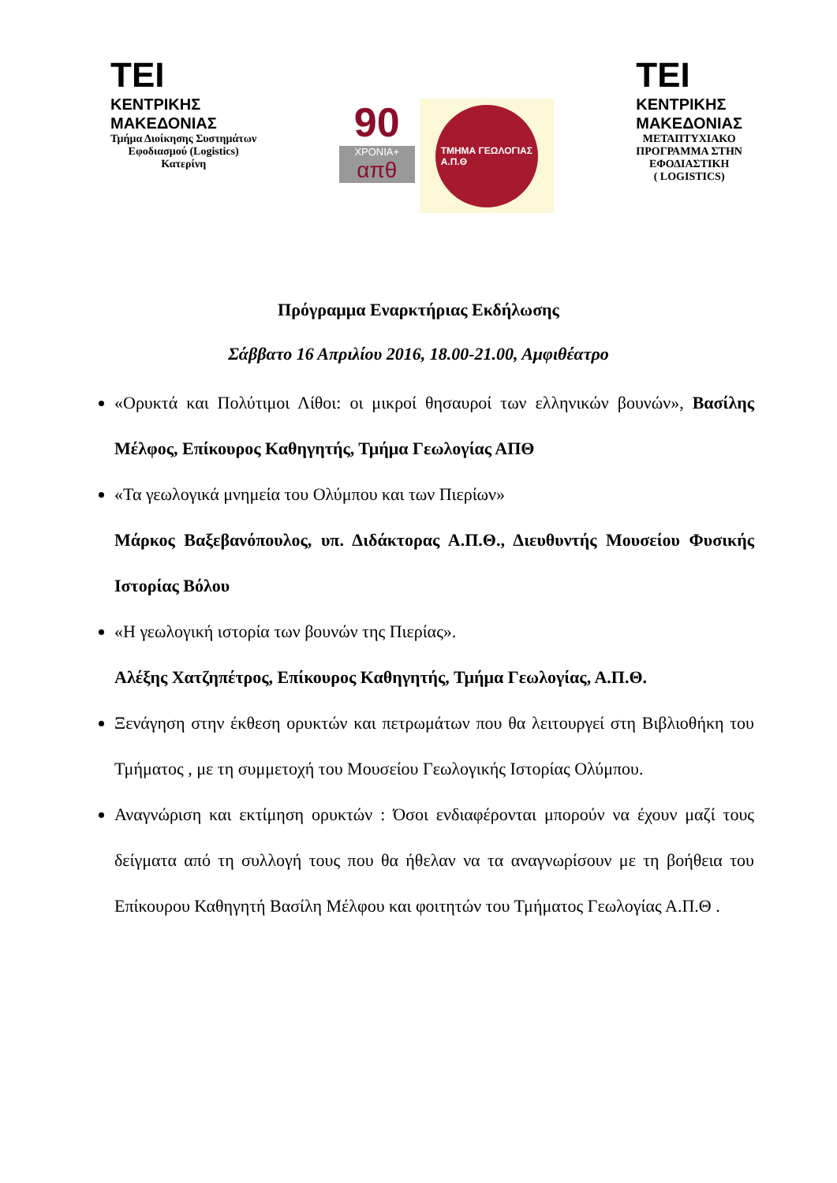TEI
ΚΕΝΤΡΙΚΗΣ
ΜΑΚΕΔΟΝΙΑΣ
Τμήμα Διοίκησης Συστημάτων
Εφοδιασμού (Logistics)
Κατερίνη
90
ΧΡΟΝΙΑ+
απθ
ΤΜΗΜΑ ΓΕΩΛΟΓΙΑΣ
Α.Π.Θ
TEI
ΚΕΝΤΡΙΚΗΣ
ΜΑΚΕΔΟΝΙΑΣ
ΜΕΤΑΠΤΥΧΙΑΚΟ
ΠΡΟΓΡΑΜΜΑ ΣΤΗΝ
ΕΦΟΔΙΑΣΤΙΚΗ
( LOGISTICS)
Πρόγραμμα Εναρκτήριας Εκδήλωσης
Σάββατο 16 Απριλίου 2016, 18.00-21.00, Αμφιθέατρο
«Ορυκτά και Πολύτιμοι Λίθοι: οι μικροί θησαυροί των ελληνικών βουνών», Βασίλης Μέλφος, Επίκουρος Καθηγητής, Τμήμα Γεωλογίας ΑΠΘ
«Τα γεωλογικά μνημεία του Ολύμπου και των Πιερίων»
Μάρκος Βαξεβανόπουλος, υπ. Διδάκτορας Α.Π.Θ., Διευθυντής Μουσείου Φυσικής Ιστορίας Βόλου
«Η γεωλογική ιστορία των βουνών της Πιερίας».
Αλέξης Χατζηπέτρος, Επίκουρος Καθηγητής, Τμήμα Γεωλογίας, Α.Π.Θ.
Ξενάγηση στην έκθεση ορυκτών και πετρωμάτων που θα λειτουργεί στη Βιβλιοθήκη του Τμήματος , με τη συμμετοχή του Μουσείου Γεωλογικής Ιστορίας Ολύμπου.
Αναγνώριση και εκτίμηση ορυκτών : Όσοι ενδιαφέρονται μπορούν να έχουν μαζί τους δείγματα από τη συλλογή τους που θα ήθελαν να τα αναγνωρίσουν με τη βοήθεια του Επίκουρου Καθηγητή Βασίλη Μέλφου και φοιτητών του Τμήματος Γεωλογίας Α.Π.Θ .